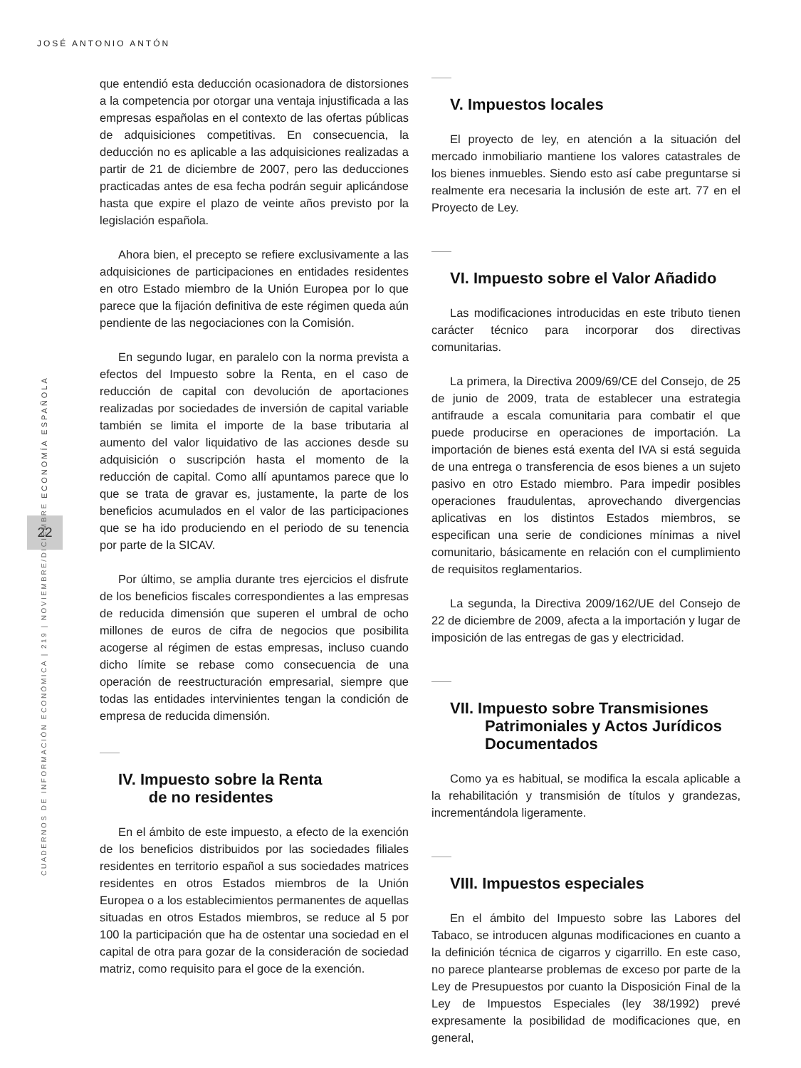JOSÉ ANTONIO ANTÓN
ECONOMÍA ESPAÑOLA
22
CUADERNOS DE INFORMACIÓN ECONÓMICA | 219 | NOVIEMBRE/DICIEMBRE
que entendió esta deducción ocasionadora de distorsiones a la competencia por otorgar una ventaja injustificada a las empresas españolas en el contexto de las ofertas públicas de adquisiciones competitivas. En consecuencia, la deducción no es aplicable a las adquisiciones realizadas a partir de 21 de diciembre de 2007, pero las deducciones practicadas antes de esa fecha podrán seguir aplicándose hasta que expire el plazo de veinte años previsto por la legislación española.
Ahora bien, el precepto se refiere exclusivamente a las adquisiciones de participaciones en entidades residentes en otro Estado miembro de la Unión Europea por lo que parece que la fijación definitiva de este régimen queda aún pendiente de las negociaciones con la Comisión.
En segundo lugar, en paralelo con la norma prevista a efectos del Impuesto sobre la Renta, en el caso de reducción de capital con devolución de aportaciones realizadas por sociedades de inversión de capital variable también se limita el importe de la base tributaria al aumento del valor liquidativo de las acciones desde su adquisición o suscripción hasta el momento de la reducción de capital. Como allí apuntamos parece que lo que se trata de gravar es, justamente, la parte de los beneficios acumulados en el valor de las participaciones que se ha ido produciendo en el periodo de su tenencia por parte de la SICAV.
Por último, se amplia durante tres ejercicios el disfrute de los beneficios fiscales correspondientes a las empresas de reducida dimensión que superen el umbral de ocho millones de euros de cifra de negocios que posibilita acogerse al régimen de estas empresas, incluso cuando dicho límite se rebase como consecuencia de una operación de reestructuración empresarial, siempre que todas las entidades intervinientes tengan la condición de empresa de reducida dimensión.
IV. Impuesto sobre la Renta
de no residentes
En el ámbito de este impuesto, a efecto de la exención de los beneficios distribuidos por las sociedades filiales residentes en territorio español a sus sociedades matrices residentes en otros Estados miembros de la Unión Europea o a los establecimientos permanentes de aquellas situadas en otros Estados miembros, se reduce al 5 por 100 la participación que ha de ostentar una sociedad en el capital de otra para gozar de la consideración de sociedad matriz, como requisito para el goce de la exención.
V. Impuestos locales
El proyecto de ley, en atención a la situación del mercado inmobiliario mantiene los valores catastrales de los bienes inmuebles. Siendo esto así cabe preguntarse si realmente era necesaria la inclusión de este art. 77 en el Proyecto de Ley.
VI. Impuesto sobre el Valor Añadido
Las modificaciones introducidas en este tributo tienen carácter técnico para incorporar dos directivas comunitarias.
La primera, la Directiva 2009/69/CE del Consejo, de 25 de junio de 2009, trata de establecer una estrategia antifraude a escala comunitaria para combatir el que puede producirse en operaciones de importación. La importación de bienes está exenta del IVA si está seguida de una entrega o transferencia de esos bienes a un sujeto pasivo en otro Estado miembro. Para impedir posibles operaciones fraudulentas, aprovechando divergencias aplicativas en los distintos Estados miembros, se especifican una serie de condiciones mínimas a nivel comunitario, básicamente en relación con el cumplimiento de requisitos reglamentarios.
La segunda, la Directiva 2009/162/UE del Consejo de 22 de diciembre de 2009, afecta a la importación y lugar de imposición de las entregas de gas y electricidad.
VII. Impuesto sobre Transmisiones
Patrimoniales y Actos Jurídicos
Documentados
Como ya es habitual, se modifica la escala aplicable a la rehabilitación y transmisión de títulos y grandezas, incrementándola ligeramente.
VIII. Impuestos especiales
En el ámbito del Impuesto sobre las Labores del Tabaco, se introducen algunas modificaciones en cuanto a la definición técnica de cigarros y cigarrillo. En este caso, no parece plantearse problemas de exceso por parte de la Ley de Presupuestos por cuanto la Disposición Final de la Ley de Impuestos Especiales (ley 38/1992) prevé expresamente la posibilidad de modificaciones que, en general,